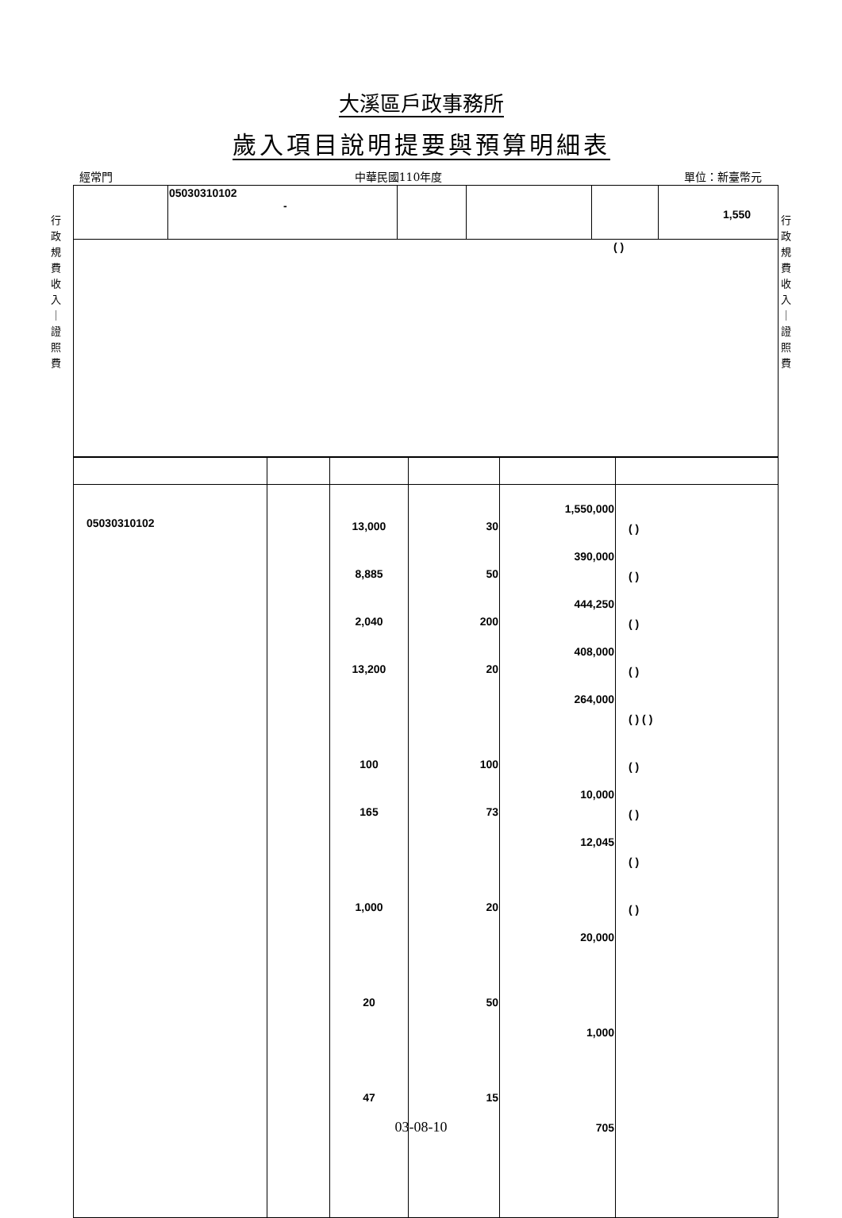大溪區戶政事務所
歲入項目說明提要與預算明細表
經常門 中華民國110年度 單位：新臺幣元
行 政 規 費 收 入 ｜ 證 照 費
行 政 規 費 收 入 ｜ 證 照 費
| | 05030310102 - | | | | 1,550 |
| ( ) | | | | | |
| 05030310102 | | 13,000 8,885 2,040 13,200 100 165 1,000 20 47 | 30 50 200 20 100 73 20 50 15 | 1,550,000 390,000 444,250 408,000 264,000 10,000 12,045 20,000 1,000 705 | ( ) ( ) ( ) ( ) ( ) ( ) ( ) ( ) ( ) ( ) |
03-08-10